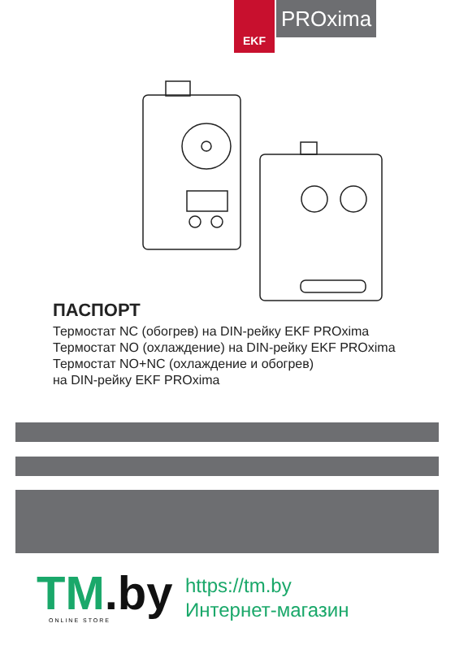EKF
PROxima
ПАСПОРТ
Термостат NC (обогрев) на DIN-рейку EKF PROxima
Термостат NO (охлаждение) на DIN-рейку EKF PROxima
Термостат NO+NC (охлаждение и обогрев)
на DIN-рейку EKF PROxima
TM.by ONLINE STORE
https://tm.by
Интернет-магазин